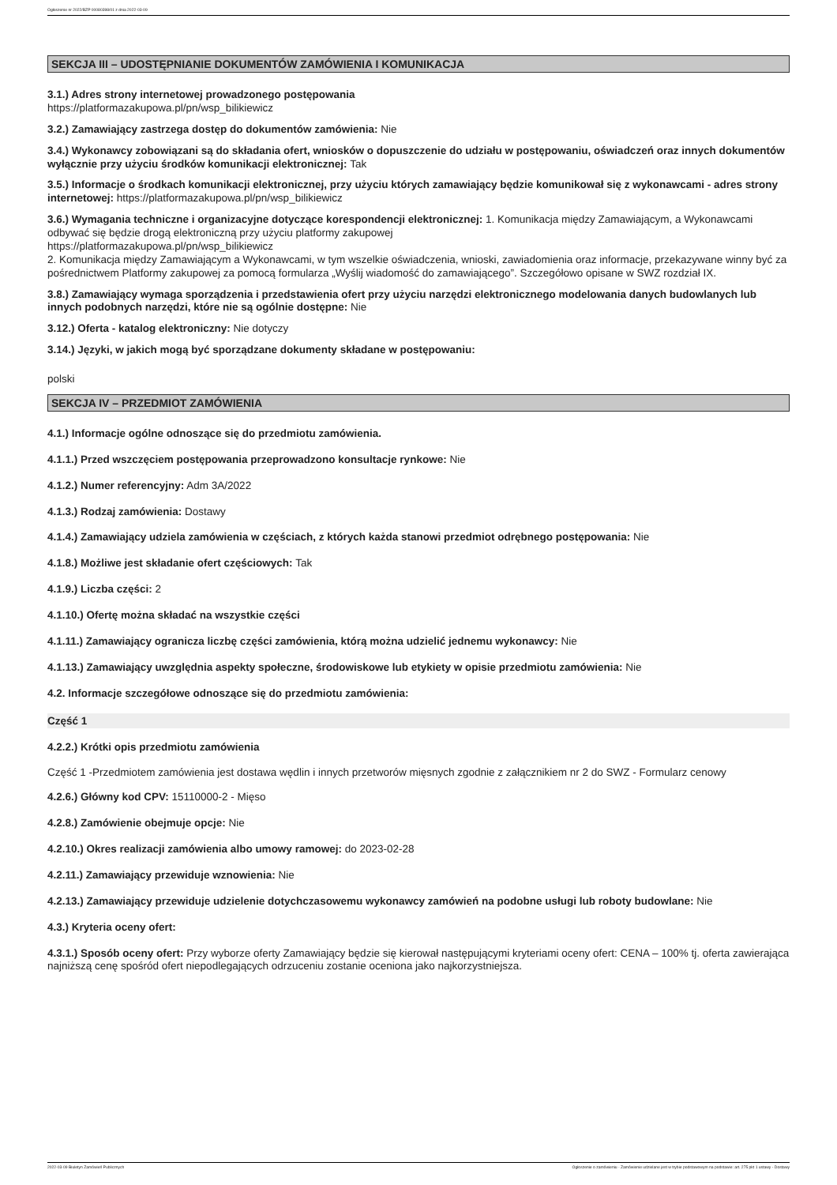Ogłoszenie nr 2022/BZP 00080398/01 z dnia 2022-03-09
SEKCJA III – UDOSTĘPNIANIE DOKUMENTÓW ZAMÓWIENIA I KOMUNIKACJA
3.1.) Adres strony internetowej prowadzonego postępowania
https://platformazakupowa.pl/pn/wsp_bilikiewicz
3.2.) Zamawiający zastrzega dostęp do dokumentów zamówienia: Nie
3.4.) Wykonawcy zobowiązani są do składania ofert, wniosków o dopuszczenie do udziału w postępowaniu, oświadczeń oraz innych dokumentów wyłącznie przy użyciu środków komunikacji elektronicznej: Tak
3.5.) Informacje o środkach komunikacji elektronicznej, przy użyciu których zamawiający będzie komunikował się z wykonawcami - adres strony internetowej: https://platformazakupowa.pl/pn/wsp_bilikiewicz
3.6.) Wymagania techniczne i organizacyjne dotyczące korespondencji elektronicznej: 1. Komunikacja między Zamawiającym, a Wykonawcami odbywać się będzie drogą elektroniczną przy użyciu platformy zakupowej
https://platformazakupowa.pl/pn/wsp_bilikiewicz
2. Komunikacja między Zamawiającym a Wykonawcami, w tym wszelkie oświadczenia, wnioski, zawiadomienia oraz informacje, przekazywane winny być za pośrednictwem Platformy zakupowej za pomocą formularza „Wyślij wiadomość do zamawiającego”. Szczegółowo opisane w SWZ rozdział IX.
3.8.) Zamawiający wymaga sporządzenia i przedstawienia ofert przy użyciu narzędzi elektronicznego modelowania danych budowlanych lub innych podobnych narzędzi, które nie są ogólnie dostępne: Nie
3.12.) Oferta - katalog elektroniczny: Nie dotyczy
3.14.) Języki, w jakich mogą być sporządzane dokumenty składane w postępowaniu:
polski
SEKCJA IV – PRZEDMIOT ZAMÓWIENIA
4.1.) Informacje ogólne odnoszące się do przedmiotu zamówienia.
4.1.1.) Przed wszczęciem postępowania przeprowadzono konsultacje rynkowe: Nie
4.1.2.) Numer referencyjny: Adm 3A/2022
4.1.3.) Rodzaj zamówienia: Dostawy
4.1.4.) Zamawiający udziela zamówienia w częściach, z których każda stanowi przedmiot odrębnego postępowania: Nie
4.1.8.) Możliwe jest składanie ofert częściowych: Tak
4.1.9.) Liczba części: 2
4.1.10.) Ofertę można składać na wszystkie części
4.1.11.) Zamawiający ogranicza liczbę części zamówienia, którą można udzielić jednemu wykonawcy: Nie
4.1.13.) Zamawiający uwzględnia aspekty społeczne, środowiskowe lub etykiety w opisie przedmiotu zamówienia: Nie
4.2. Informacje szczegółowe odnoszące się do przedmiotu zamówienia:
Część 1
4.2.2.) Krótki opis przedmiotu zamówienia
Część 1 -Przedmiotem zamówienia jest dostawa wędlin i innych przetworów mięsnych zgodnie z załącznikiem nr 2 do SWZ - Formularz cenowy
4.2.6.) Główny kod CPV: 15110000-2 - Mięso
4.2.8.) Zamówienie obejmuje opcje: Nie
4.2.10.) Okres realizacji zamówienia albo umowy ramowej: do 2023-02-28
4.2.11.) Zamawiający przewiduje wznowienia: Nie
4.2.13.) Zamawiający przewiduje udzielenie dotychczasowemu wykonawcy zamówień na podobne usługi lub roboty budowlane: Nie
4.3.) Kryteria oceny ofert:
4.3.1.) Sposób oceny ofert: Przy wyborze oferty Zamawiający będzie się kierował następującymi kryteriami oceny ofert: CENA – 100% tj. oferta zawierająca najniższą cenę spośród ofert niepodlegających odrzuceniu zostanie oceniona jako najkorzystniejsza.
2022-03-09 Biuletyn Zamówień Publicznych Ogłoszenie o zamówieniu - Zamówienie udzielane jest w trybie podstawowym na podstawie: art. 275 pkt 1 ustawy - Dostawy